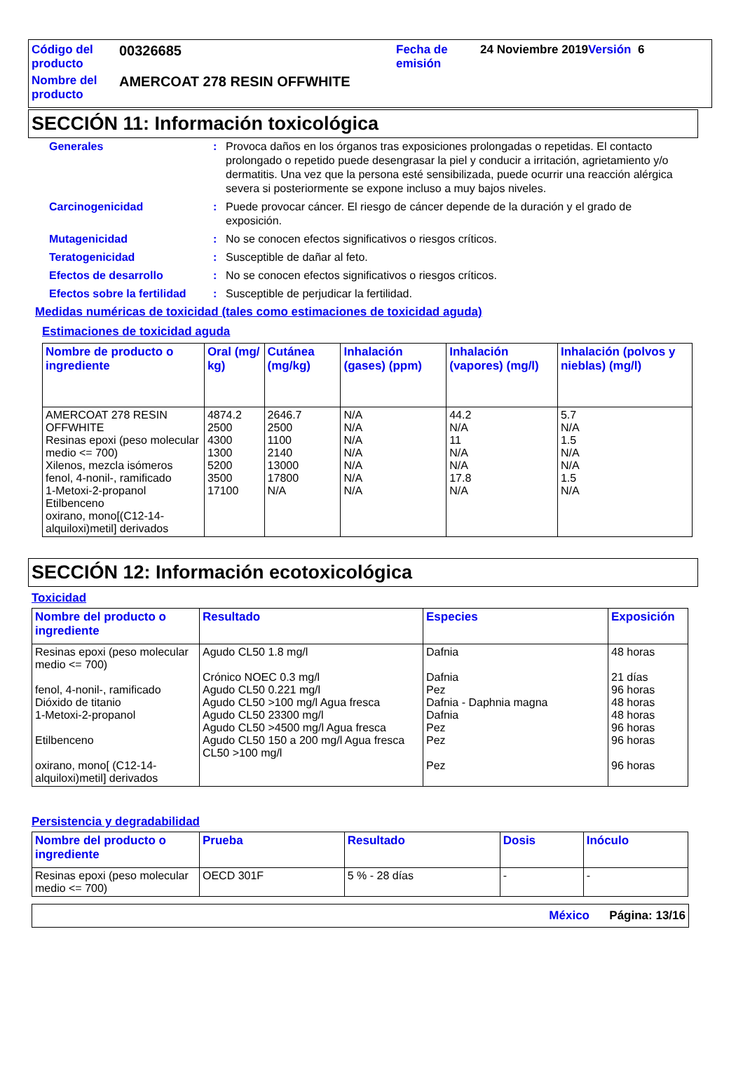Código del producto
00326685
Fecha de emisión
24 Noviembre 2019Versión 6
Nombre del producto
AMERCOAT 278 RESIN OFFWHITE
SECCIÓN 11: Información toxicológica
Generales: Provoca daños en los órganos tras exposiciones prolongadas o repetidas. El contacto prolongado o repetido puede desengrasar la piel y conducir a irritación, agrietamiento y/o dermatitis. Una vez que la persona esté sensibilizada, puede ocurrir una reacción alérgica severa si posteriormente se expone incluso a muy bajos niveles.
Carcinogenicidad: Puede provocar cáncer. El riesgo de cáncer depende de la duración y el grado de exposición.
Mutagenicidad: No se conocen efectos significativos o riesgos críticos.
Teratogenicidad: Susceptible de dañar al feto.
Efectos de desarrollo: No se conocen efectos significativos o riesgos críticos.
Efectos sobre la fertilidad: Susceptible de perjudicar la fertilidad.
Medidas numéricas de toxicidad (tales como estimaciones de toxicidad aguda)
Estimaciones de toxicidad aguda
| Nombre de producto o ingrediente | Oral (mg/ kg) | Cutánea (mg/kg) | Inhalación (gases) (ppm) | Inhalación (vapores) (mg/l) | Inhalación (polvos y nieblas) (mg/l) |
| --- | --- | --- | --- | --- | --- |
| AMERCOAT 278 RESIN OFFWHITE Resinas epoxi (peso molecular medio <= 700) Xilenos, mezcla isómeros fenol, 4-nonil-, ramificado 1-Metoxi-2-propanol Etilbenceno oxirano, mono[(C12-14-alquiloxi)metil] derivados | 4874.2 2500 4300 1300 5200 3500 17100 | 2646.7 2500 1100 2140 13000 17800 N/A | N/A N/A N/A N/A N/A N/A N/A | 44.2 N/A 11 N/A N/A 17.8 N/A | 5.7 N/A 1.5 N/A N/A 1.5 N/A |
SECCIÓN 12: Información ecotoxicológica
Toxicidad
| Nombre del producto o ingrediente | Resultado | Especies | Exposición |
| --- | --- | --- | --- |
| Resinas epoxi (peso molecular medio <= 700) fenol, 4-nonil-, ramificado Dióxido de titanio 1-Metoxi-2-propanol Etilbenceno oxirano, mono[ (C12-14-alquiloxi)metil] derivados | Agudo CL50 1.8 mg/l Crónico NOEC 0.3 mg/l Agudo CL50 0.221 mg/l Agudo CL50 >100 mg/l Agua fresca Agudo CL50 23300 mg/l Agudo CL50 >4500 mg/l Agua fresca Agudo CL50 150 a 200 mg/l Agua fresca CL50 >100 mg/l | Dafnia Dafnia Pez Dafnia - Daphnia magna Dafnia Pez Pez Pez | 48 horas 21 días 96 horas 48 horas 48 horas 96 horas 96 horas 96 horas |
Persistencia y degradabilidad
| Nombre del producto o ingrediente | Prueba | Resultado | Dosis | Inóculo |
| --- | --- | --- | --- | --- |
| Resinas epoxi (peso molecular medio <= 700) | OECD 301F | 5 % - 28 días | - | - |
México Página: 13/16